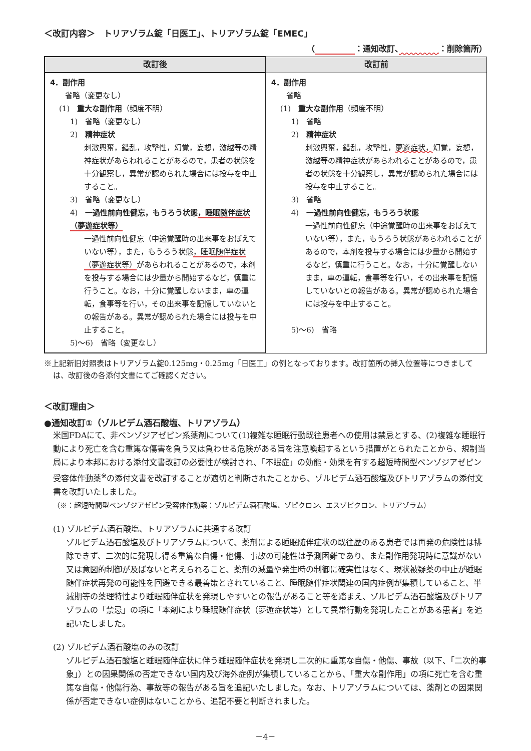＜改訂内容＞　トリアゾラム錠「日医工」、トリアゾラム錠「EMEC」
（　　　　　 ：通知改訂、　　　　　 ：削除箇所）
| 改訂後 | 改訂前 |
| --- | --- |
| 4．副作用 省略（変更なし） (1) 重大な副作用 （頻度不明） 1) 省略（変更なし） 2) 精神症状 刺激興奮，錯乱，攻撃性，幻覚，妄想，激越等の精神症状があらわれることがあるので，患者の状態を十分観察し，異常が認められた場合には投与を中止すること。 3) 省略（変更なし） 4) 一過性前向性健忘，もうろう状態 ，睡眠随伴症状（夢遊症状等） 一過性前向性健忘（中途覚醒時の出来事をおぼえていない等），また，もうろう状態 ，睡眠随伴症状（夢遊症状等） があらわれることがあるので，本剤を投与する場合には少量から開始するなど，慎重に行うこと。なお，十分に覚醒しないまま，車の運転，食事等を行い，その出来事を記憶していないとの報告がある。異常が認められた場合には投与を中止すること。 5)～6) 省略（変更なし） | 4．副作用 省略 (1) 重大な副作用 （頻度不明） 1) 省略 2) 精神症状 刺激興奮，錯乱，攻撃性， 夢遊症状， 幻覚，妄想，激越等の精神症状があらわれることがあるので，患者の状態を十分観察し，異常が認められた場合には投与を中止すること。 3) 省略 4) 一過性前向性健忘，もうろう状態 一過性前向性健忘（中途覚醒時の出来事をおぼえていない等），また，もうろう状態があらわれることがあるので，本剤を投与する場合には少量から開始するなど，慎重に行うこと。なお，十分に覚醒しないまま，車の運転，食事等を行い，その出来事を記憶していないとの報告がある。異常が認められた場合には投与を中止すること。 5)～6) 省略 |
※上記新旧対照表はトリアゾラム錠0.125mg・0.25mg「日医工」の例となっております。改訂箇所の挿入位置等につきましては、改訂後の各添付文書にてご確認ください。
＜改訂理由＞
●通知改訂①（ゾルピデム酒石酸塩、トリアゾラム）
米国FDAにて、非ベンゾジアゼピン系薬剤について(1)複雑な睡眠行動既往患者への使用は禁忌とする、(2)複雑な睡眠行動により死亡を含む重篤な傷害を負う又は負わせる危険がある旨を注意喚起するという措置がとられたことから、規制当局により本邦における添付文書改訂の必要性が検討され、「不眠症」の効能・効果を有する超短時間型ベンゾジアゼピン受容体作動薬<sup>※</sup>の添付文書を改訂することが適切と判断されたことから、ゾルピデム酒石酸塩及びトリアゾラムの添付文書を改訂いたしました。
（※：超短時間型ベンゾジアゼピン受容体作動薬：ゾルピデム酒石酸塩、ゾピクロン、エスゾピクロン、トリアゾラム）
(1) ゾルピデム酒石酸塩、トリアゾラムに共通する改訂
ゾルピデム酒石酸塩及びトリアゾラムについて、薬剤による睡眠随伴症状の既往歴のある患者では再発の危険性は排除できず、二次的に発現し得る重篤な自傷・他傷、事故の可能性は予測困難であり、また副作用発現時に意識がない又は意図的制御が及ばないと考えられること、薬剤の減量や発生時の制御に確実性はなく、現状被疑薬の中止が睡眠随伴症状再発の可能性を回避できる最善策とされていること、睡眠随伴症状関連の国内症例が集積していること、半減期等の薬理特性より睡眠随伴症状を発現しやすいとの報告があること等を踏まえ、ゾルピデム酒石酸塩及びトリアゾラムの「禁忌」の項に「本剤により睡眠随伴症状（夢遊症状等）として異常行動を発現したことがある患者」を追記いたしました。
(2) ゾルピデム酒石酸塩のみの改訂
ゾルピデム酒石酸塩と睡眠随伴症状に伴う睡眠随伴症状を発現し二次的に重篤な自傷・他傷、事故（以下、「二次的事象」）との因果関係の否定できない国内及び海外症例が集積していることから、「重大な副作用」の項に死亡を含む重篤な自傷・他傷行為、事故等の報告がある旨を追記いたしました。なお、トリアゾラムについては、薬剤との因果関係が否定できない症例はないことから、追記不要と判断されました。
－4－